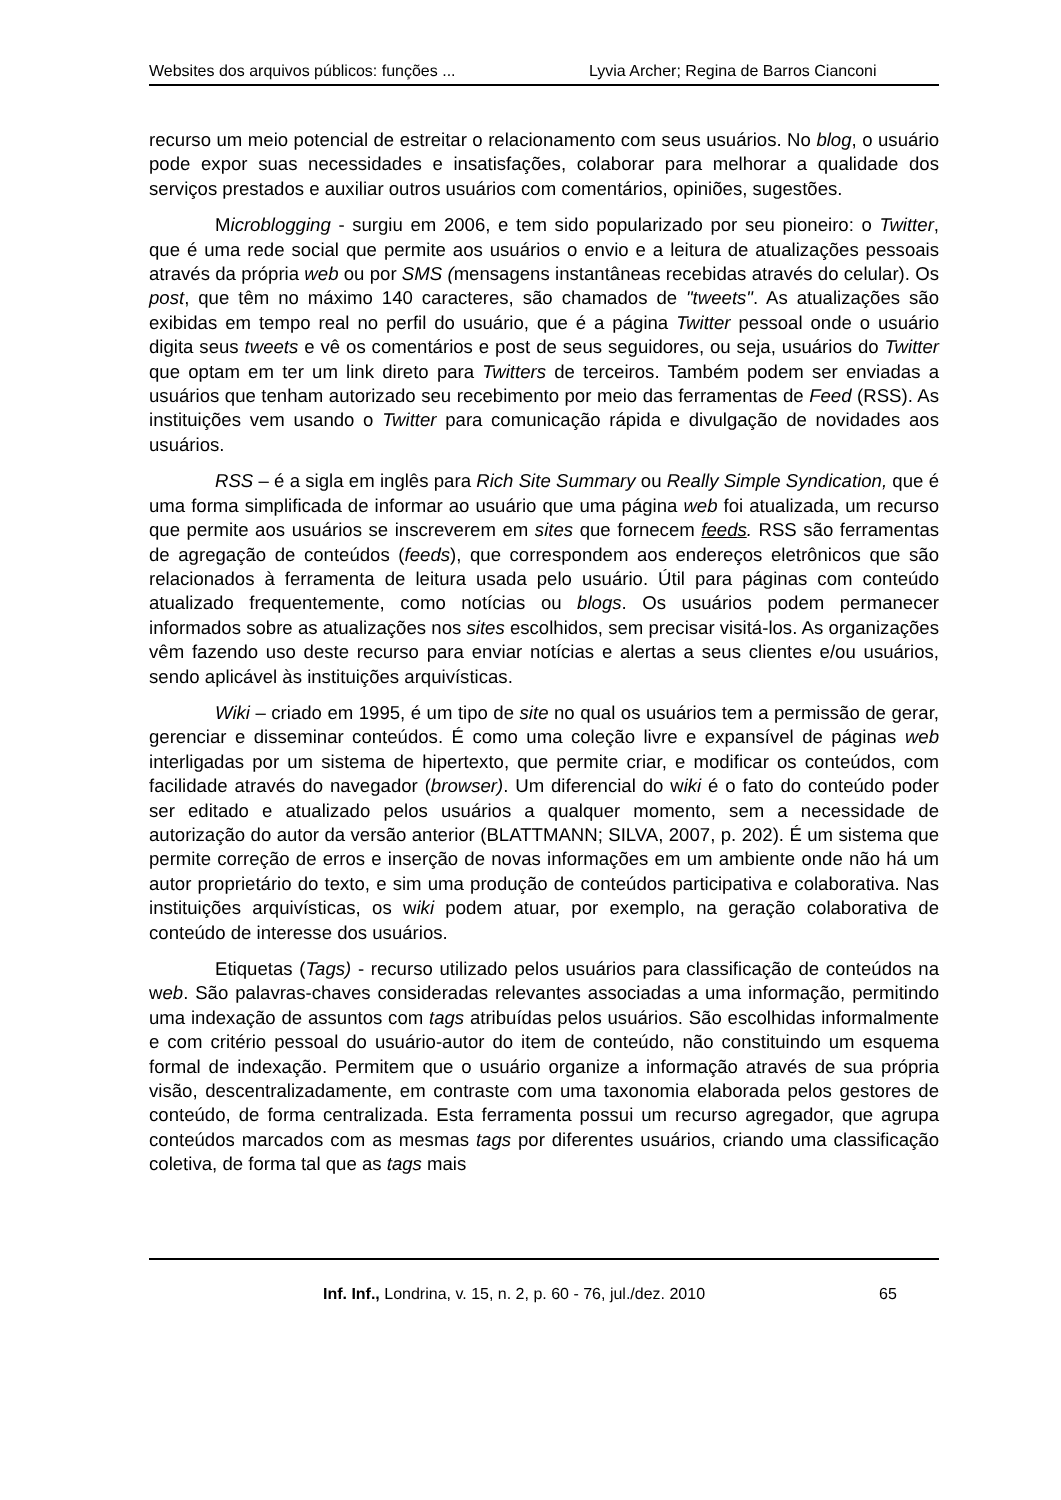Websites dos arquivos públicos: funções ... Lyvia Archer; Regina de Barros Cianconi
recurso um meio potencial de estreitar o relacionamento com seus usuários. No blog, o usuário pode expor suas necessidades e insatisfações, colaborar para melhorar a qualidade dos serviços prestados e auxiliar outros usuários com comentários, opiniões, sugestões.
Microblogging - surgiu em 2006, e tem sido popularizado por seu pioneiro: o Twitter, que é uma rede social que permite aos usuários o envio e a leitura de atualizações pessoais através da própria web ou por SMS (mensagens instantâneas recebidas através do celular). Os post, que têm no máximo 140 caracteres, são chamados de "tweets". As atualizações são exibidas em tempo real no perfil do usuário, que é a página Twitter pessoal onde o usuário digita seus tweets e vê os comentários e post de seus seguidores, ou seja, usuários do Twitter que optam em ter um link direto para Twitters de terceiros. Também podem ser enviadas a usuários que tenham autorizado seu recebimento por meio das ferramentas de Feed (RSS). As instituições vem usando o Twitter para comunicação rápida e divulgação de novidades aos usuários.
RSS – é a sigla em inglês para Rich Site Summary ou Really Simple Syndication, que é uma forma simplificada de informar ao usuário que uma página web foi atualizada, um recurso que permite aos usuários se inscreverem em sites que fornecem feeds. RSS são ferramentas de agregação de conteúdos (feeds), que correspondem aos endereços eletrônicos que são relacionados à ferramenta de leitura usada pelo usuário. Útil para páginas com conteúdo atualizado frequentemente, como notícias ou blogs. Os usuários podem permanecer informados sobre as atualizações nos sites escolhidos, sem precisar visitá-los. As organizações vêm fazendo uso deste recurso para enviar notícias e alertas a seus clientes e/ou usuários, sendo aplicável às instituições arquivísticas.
Wiki – criado em 1995, é um tipo de site no qual os usuários tem a permissão de gerar, gerenciar e disseminar conteúdos. É como uma coleção livre e expansível de páginas web interligadas por um sistema de hipertexto, que permite criar, e modificar os conteúdos, com facilidade através do navegador (browser). Um diferencial do wiki é o fato do conteúdo poder ser editado e atualizado pelos usuários a qualquer momento, sem a necessidade de autorização do autor da versão anterior (BLATTMANN; SILVA, 2007, p. 202). É um sistema que permite correção de erros e inserção de novas informações em um ambiente onde não há um autor proprietário do texto, e sim uma produção de conteúdos participativa e colaborativa. Nas instituições arquivísticas, os wiki podem atuar, por exemplo, na geração colaborativa de conteúdo de interesse dos usuários.
Etiquetas (Tags) - recurso utilizado pelos usuários para classificação de conteúdos na web. São palavras-chaves consideradas relevantes associadas a uma informação, permitindo uma indexação de assuntos com tags atribuídas pelos usuários. São escolhidas informalmente e com critério pessoal do usuário-autor do item de conteúdo, não constituindo um esquema formal de indexação. Permitem que o usuário organize a informação através de sua própria visão, descentralizadamente, em contraste com uma taxonomia elaborada pelos gestores de conteúdo, de forma centralizada. Esta ferramenta possui um recurso agregador, que agrupa conteúdos marcados com as mesmas tags por diferentes usuários, criando uma classificação coletiva, de forma tal que as tags mais
Inf. Inf., Londrina, v. 15, n. 2, p. 60 - 76, jul./dez. 2010 65